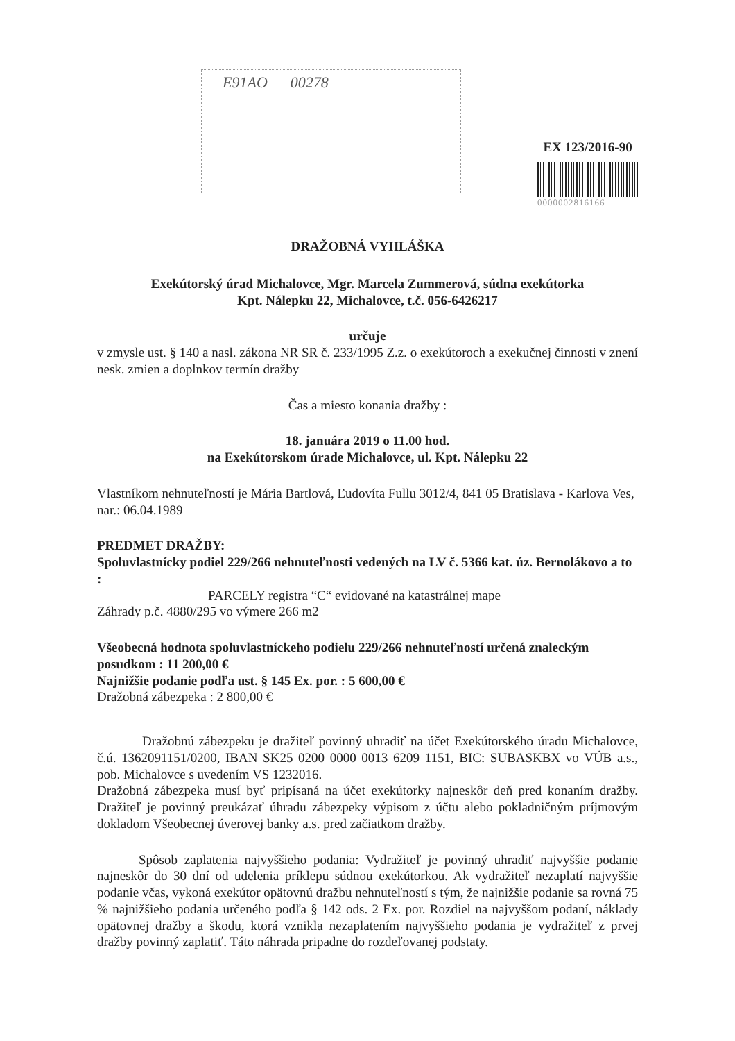E91AO 00278
EX 123/2016-90
0000002816166
DRAŽOBNÁ VYHLÁŠKA
Exekútorský úrad Michalovce, Mgr. Marcela Zummerová, súdna exekútorka
Kpt. Nálepku 22, Michalovce, t.č. 056-6426217
určuje
v zmysle ust. § 140 a nasl. zákona NR SR č. 233/1995 Z.z. o exekútoroch a exekučnej činnosti v znení nesk. zmien a doplnkov termín dražby
Čas a miesto konania dražby :
18. januára 2019 o 11.00 hod.
na Exekútorskom úrade Michalovce, ul. Kpt. Nálepku 22
Vlastníkom nehnuteľností je Mária Bartlová, Ľudovíta Fullu 3012/4, 841 05 Bratislava - Karlova Ves, nar.: 06.04.1989
PREDMET DRAŽBY:
Spoluvlastnícky podiel 229/266 nehnuteľnosti vedených na LV č. 5366 kat. úz. Bernolákovo a to :
PARCELY registra “C“ evidované na katastrálnej mape
Záhrady p.č. 4880/295 vo výmere 266 m2
Všeobecná hodnota spoluvlastníckeho podielu 229/266 nehnuteľností určená znaleckým posudkom : 11 200,00 €
Najnižšie podanie podľa ust. § 145 Ex. por. : 5 600,00 €
Dražobná zábezpeka : 2 800,00 €
Dražobnú zábezpeku je dražiteľ povinný uhradiť na účet Exekútorského úradu Michalovce, č.ú. 1362091151/0200, IBAN SK25 0200 0000 0013 6209 1151, BIC: SUBASKBX vo VÚB a.s., pob. Michalovce s uvedením VS 1232016.
Dražobná zábezpeka musí byť pripísaná na účet exekútorky najneskôr deň pred konaním dražby. Dražiteľ je povinný preukázať úhradu zábezpeky výpisom z účtu alebo pokladničným príjmovým dokladom Všeobecnej úverovej banky a.s. pred začiatkom dražby.
Spôsob zaplatenia najvyššieho podania: Vydražiteľ je povinný uhradiť najvyššie podanie najneskôr do 30 dní od udelenia príklepu súdnou exekútorkou. Ak vydražiteľ nezaplatí najvyššie podanie včas, vykoná exekútor opätovnú dražbu nehnuteľností s tým, že najnižšie podanie sa rovná 75 % najnižšieho podania určeného podľa § 142 ods. 2 Ex. por. Rozdiel na najvyššom podaní, náklady opätovnej dražby a škodu, ktorá vznikla nezaplatením najvyššieho podania je vydražiteľ z prvej dražby povinný zaplatiť. Táto náhrada pripadne do rozdeľovanej podstaty.